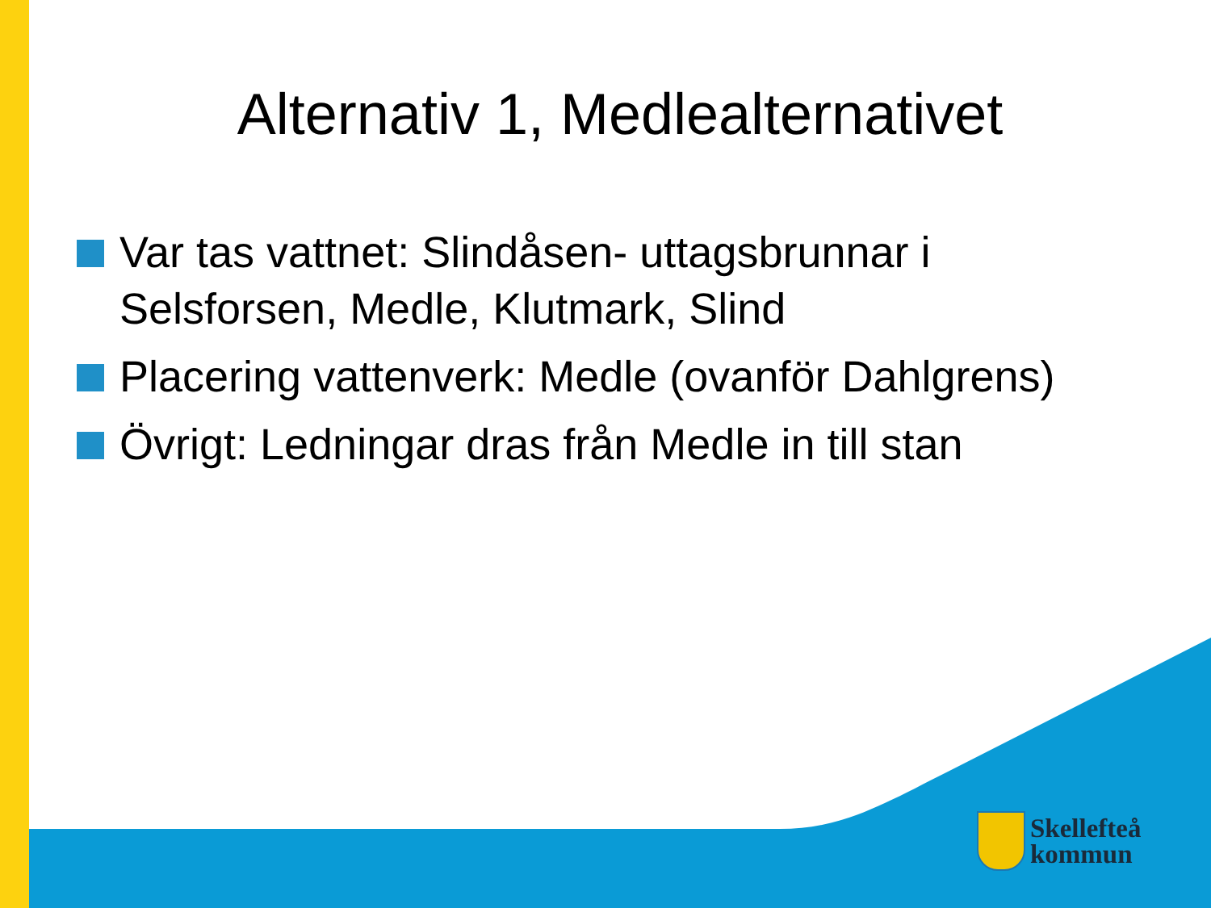Alternativ 1, Medlealternativet
Var tas vattnet: Slindåsen- uttagsbrunnar i Selsforsen, Medle, Klutmark, Slind
Placering vattenverk: Medle (ovanför Dahlgrens)
Övrigt: Ledningar dras från Medle in till stan
Skellefteå
kommun